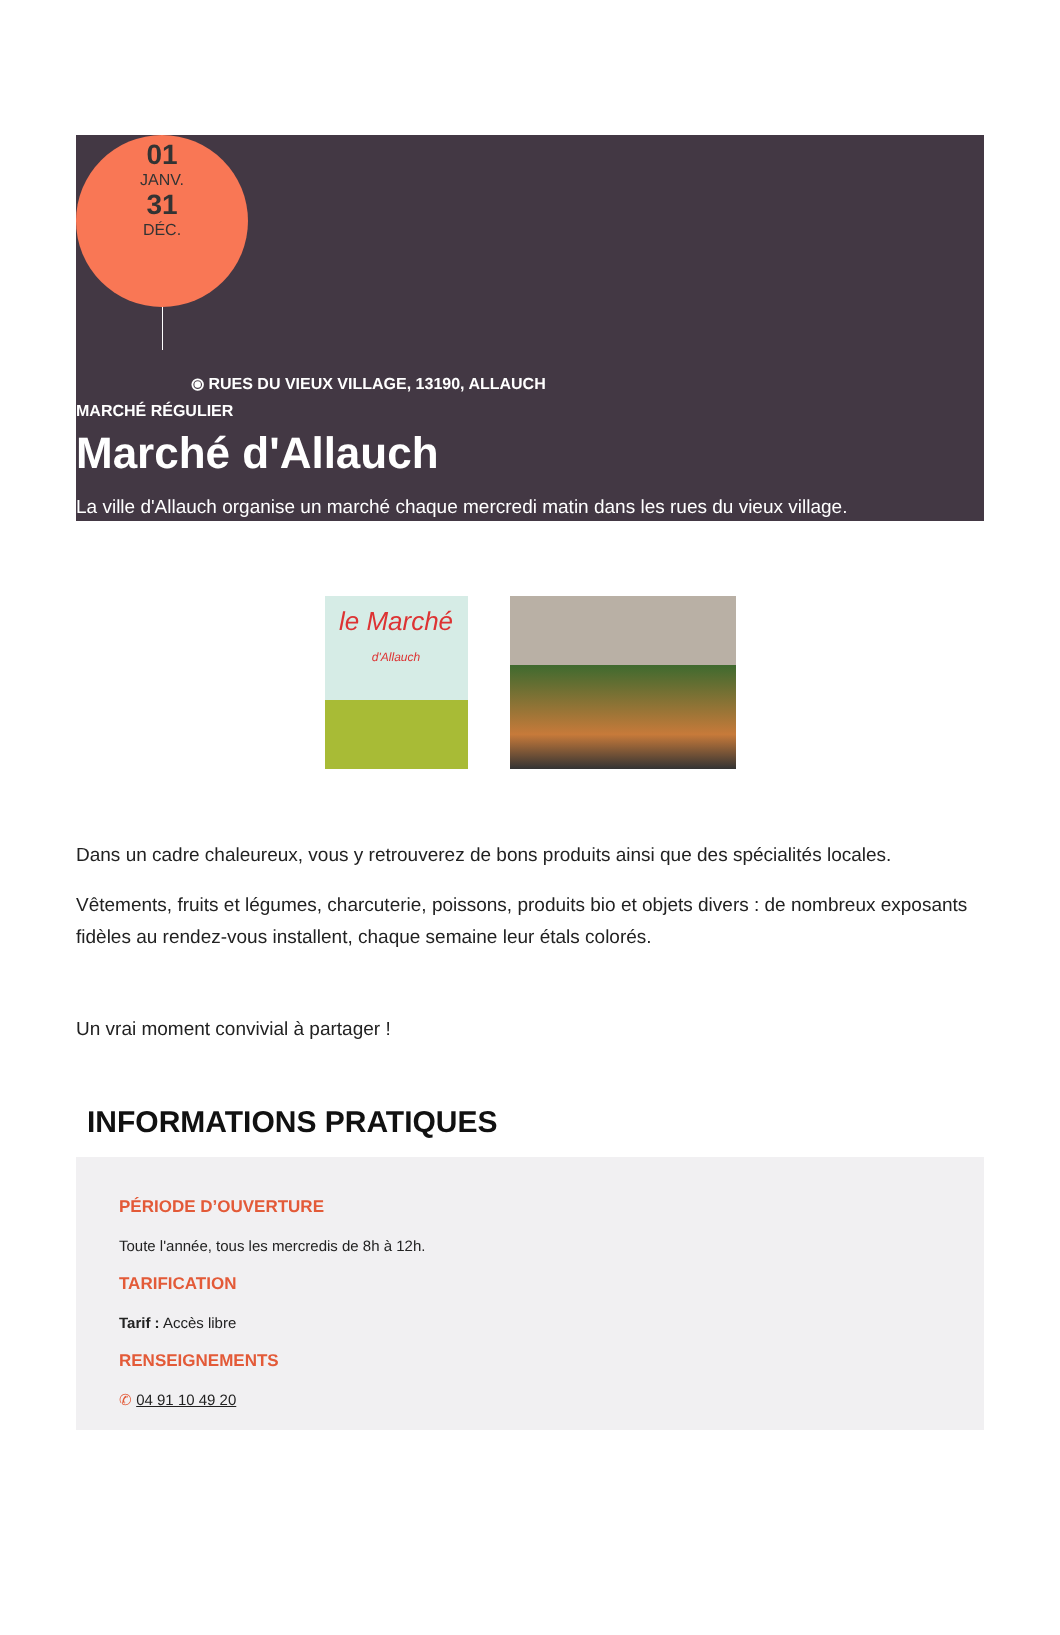01
JANV.
31
DÉC.
⦿ RUES DU VIEUX VILLAGE, 13190, ALLAUCH
MARCHÉ RÉGULIER
Marché d'Allauch
La ville d'Allauch organise un marché chaque mercredi matin dans les rues du vieux village.
le Marché
d'Allauch
Dans un cadre chaleureux, vous y retrouverez de bons produits ainsi que des spécialités locales.
Vêtements, fruits et légumes, charcuterie, poissons, produits bio et objets divers : de nombreux exposants fidèles au rendez-vous installent, chaque semaine leur étals colorés.
Un vrai moment convivial à partager !
INFORMATIONS PRATIQUES
PÉRIODE D’OUVERTURE
Toute l'année, tous les mercredis de 8h à 12h.
TARIFICATION
Tarif : Accès libre
RENSEIGNEMENTS
✆ 04 91 10 49 20